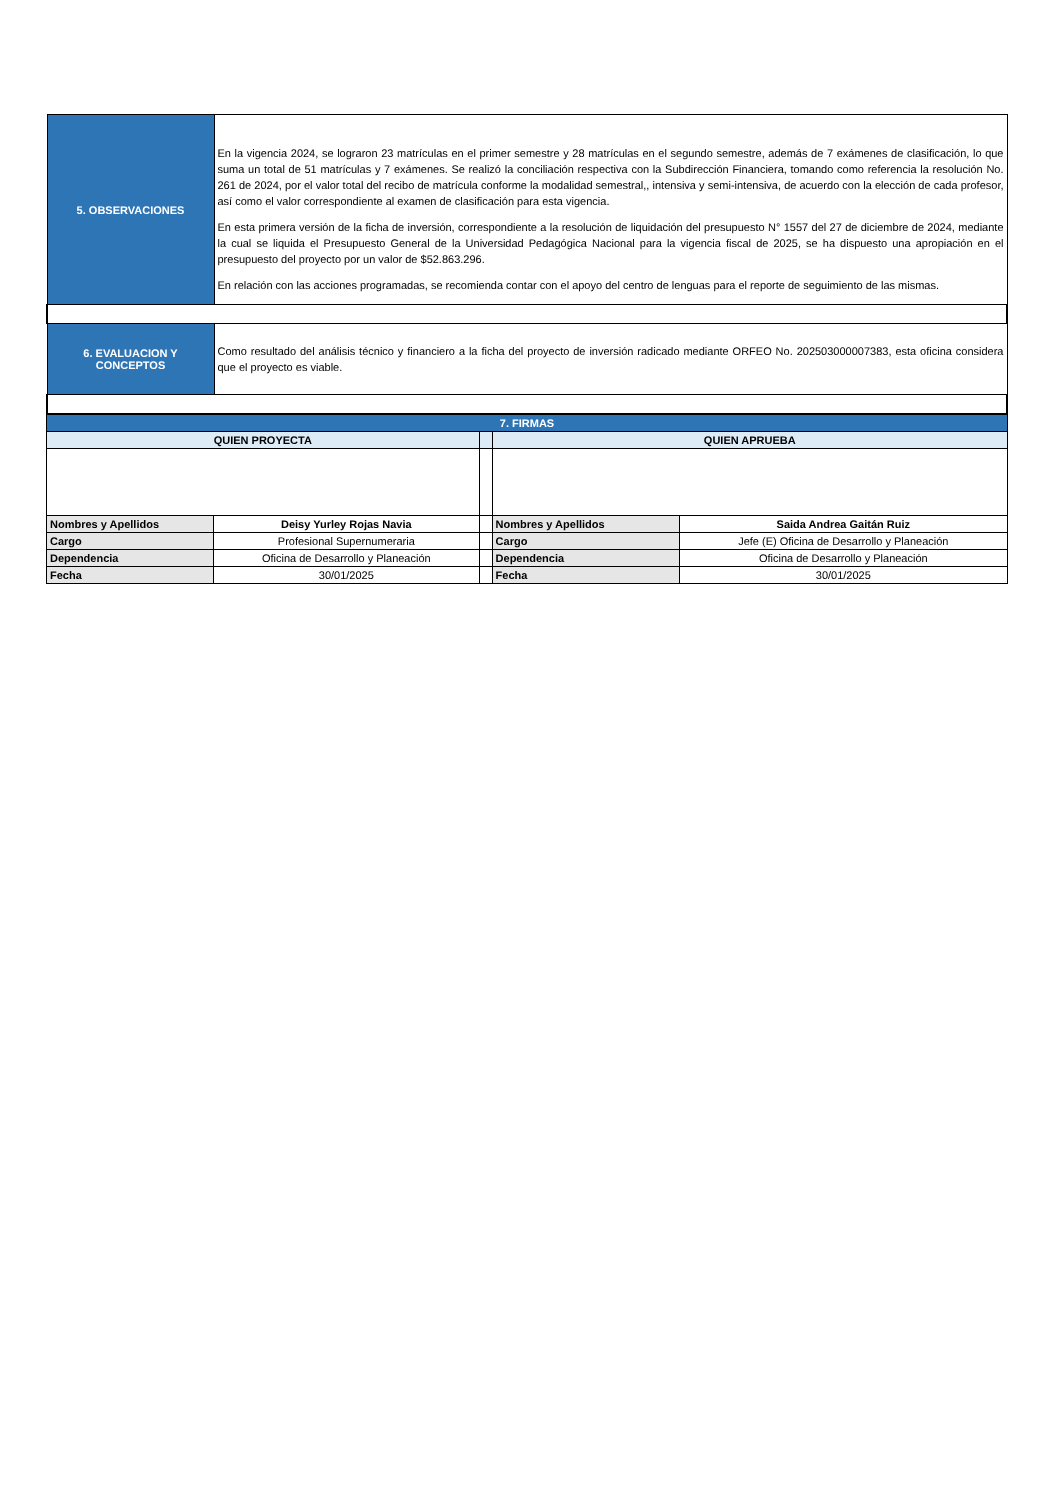| 5. OBSERVACIONES | En la vigencia 2024, se lograron 23 matrículas en el primer semestre y 28 matrículas en el segundo semestre, además de 7 exámenes de clasificación, lo que suma un total de 51 matrículas y 7 exámenes. Se realizó la conciliación respectiva con la Subdirección Financiera, tomando como referencia la resolución No. 261 de 2024, por el valor total del recibo de matrícula conforme la modalidad semestral,, intensiva y semi-intensiva, de acuerdo con la elección de cada profesor, así como el valor correspondiente al examen de clasificación para esta vigencia. En esta primera versión de la ficha de inversión, correspondiente a la resolución de liquidación del presupuesto N° 1557 del 27 de diciembre de 2024, mediante la cual se liquida el Presupuesto General de la Universidad Pedagógica Nacional para la vigencia fiscal de 2025, se ha dispuesto una apropiación en el presupuesto del proyecto por un valor de $52.863.296. En relación con las acciones programadas, se recomienda contar con el apoyo del centro de lenguas para el reporte de seguimiento de las mismas. |
| 6. EVALUACION Y CONCEPTOS | Como resultado del análisis técnico y financiero a la ficha del proyecto de inversión radicado mediante ORFEO No. 202503000007383, esta oficina considera que el proyecto es viable. |
| 7. FIRMAS | | | | |
| QUIEN PROYECTA | | | QUIEN APRUEBA | |
| Nombres y Apellidos | Deisy Yurley Rojas Navia | | Nombres y Apellidos | Saida Andrea Gaitán Ruiz |
| Cargo | Profesional Supernumeraria | | Cargo | Jefe (E) Oficina de Desarrollo y Planeación |
| Dependencia | Oficina de Desarrollo y Planeación | | Dependencia | Oficina de Desarrollo y Planeación |
| Fecha | 30/01/2025 | | Fecha | 30/01/2025 |